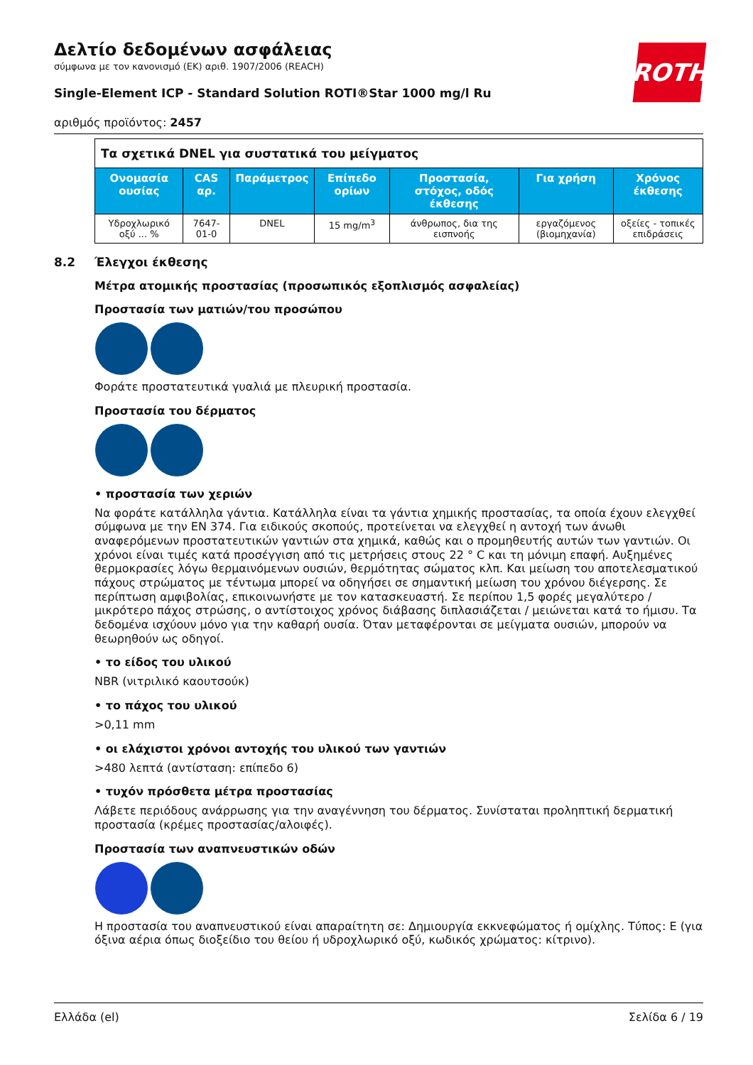ROTH
Δελτίο δεδομένων ασφάλειας
σύμφωνα με τον κανονισμό (ΕΚ) αριθ. 1907/2006 (REACH)
Single-Element ICP - Standard Solution ROTI®Star 1000 mg/l Ru
αριθμός προϊόντος: 2457
| Τα σχετικά DNEL για συστατικά του μείγματος | | | | | | |
| Ονομασία ουσίας | CAS αρ. | Παράμετρος | Επίπεδο ορίων | Προστασία, στόχος, οδός έκθεσης | Για χρήση | Χρόνος έκθεσης |
| Υδροχλωρικό οξύ ... % | 7647-01-0 | DNEL | 15 mg/m<sup>3</sup> | άνθρωπος, δια της εισπνοής | εργαζόμενος (βιομηχανία) | οξείες - τοπικές επιδράσεις |
8.2 Έλεγχοι έκθεσης
Μέτρα ατομικής προστασίας (προσωπικός εξοπλισμός ασφαλείας)
Προστασία των ματιών/του προσώπου
Φοράτε προστατευτικά γυαλιά με πλευρική προστασία.
Προστασία του δέρματος
• προστασία των χεριών
Να φοράτε κατάλληλα γάντια. Κατάλληλα είναι τα γάντια χημικής προστασίας, τα οποία έχουν ελεγχθεί σύμφωνα με την EN 374. Για ειδικούς σκοπούς, προτείνεται να ελεγχθεί η αντοχή των άνωθι αναφερόμενων προστατευτικών γαντιών στα χημικά, καθώς και ο προμηθευτής αυτών των γαντιών. Οι χρόνοι είναι τιμές κατά προσέγγιση από τις μετρήσεις στους 22 ° C και τη μόνιμη επαφή. Αυξημένες θερμοκρασίες λόγω θερμαινόμενων ουσιών, θερμότητας σώματος κλπ. Και μείωση του αποτελεσματικού πάχους στρώματος με τέντωμα μπορεί να οδηγήσει σε σημαντική μείωση του χρόνου διέγερσης. Σε περίπτωση αμφιβολίας, επικοινωνήστε με τον κατασκευαστή. Σε περίπου 1,5 φορές μεγαλύτερο / μικρότερο πάχος στρώσης, ο αντίστοιχος χρόνος διάβασης διπλασιάζεται / μειώνεται κατά το ήμισυ. Τα δεδομένα ισχύουν μόνο για την καθαρή ουσία. Όταν μεταφέρονται σε μείγματα ουσιών, μπορούν να θεωρηθούν ως οδηγοί.
• το είδος του υλικού
NBR (νιτριλικό καουτσούκ)
• το πάχος του υλικού
>0,11 mm
• οι ελάχιστοι χρόνοι αντοχής του υλικού των γαντιών
>480 λεπτά (αντίσταση: επίπεδο 6)
• τυχόν πρόσθετα μέτρα προστασίας
Λάβετε περιόδους ανάρρωσης για την αναγέννηση του δέρματος. Συνίσταται προληπτική δερματική προστασία (κρέμες προστασίας/αλοιφές).
Προστασία των αναπνευστικών οδών
Η προστασία του αναπνευστικού είναι απαραίτητη σε: Δημιουργία εκκνεφώματος ή ομίχλης. Τύπος: E (για όξινα αέρια όπως διοξείδιο του θείου ή υδροχλωρικό οξύ, κωδικός χρώματος: κίτρινο).
Ελλάδα (el) Σελίδα 6 / 19